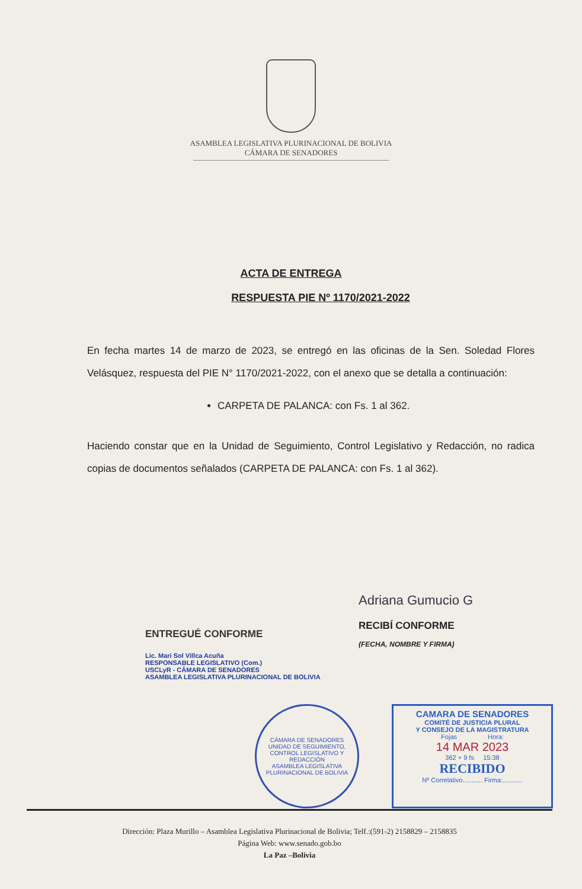ASAMBLEA LEGISLATIVA PLURINACIONAL DE BOLIVIA
CÁMARA DE SENADORES
ACTA DE ENTREGA
RESPUESTA PIE Nº 1170/2021-2022
En fecha martes 14 de marzo de 2023, se entregó en las oficinas de la Sen. Soledad Flores Velásquez, respuesta del PIE N° 1170/2021-2022, con el anexo que se detalla a continuación:
CARPETA DE PALANCA: con Fs. 1 al 362.
Haciendo constar que en la Unidad de Seguimiento, Control Legislativo y Redacción, no radica copias de documentos señalados (CARPETA DE PALANCA: con Fs. 1 al 362).
ENTREGUÉ CONFORME
Lic. Mari Sol Villca Acuña
RESPONSABLE LEGISLATIVO (Com.)
USCLyR - CÁMARA DE SENADORES
ASAMBLEA LEGISLATIVA PLURINACIONAL DE BOLIVIA
Adriana Gumucio G
RECIBÍ CONFORME
(FECHA, NOMBRE Y FIRMA)
CÁMARA DE SENADORES
UNIDAD DE SEGUIMIENTO, CONTROL LEGISLATIVO Y REDACCIÓN
ASAMBLEA LEGISLATIVA PLURINACIONAL DE BOLIVIA
CAMARA DE SENADORES
COMITÉ DE JUSTICIA PLURAL
Y CONSEJO DE LA MAGISTRATURA
Fojas Hora:
14 MAR 2023
362 + 9 fs 15:38
RECIBIDO
Nº Correlativo........... Firma:...........
Dirección: Plaza Murillo – Asamblea Legislativa Plurinacional de Bolivia; Telf.:(591-2) 2158829 – 2158835
Página Web: www.senado.gob.bo
La Paz –Bolivia